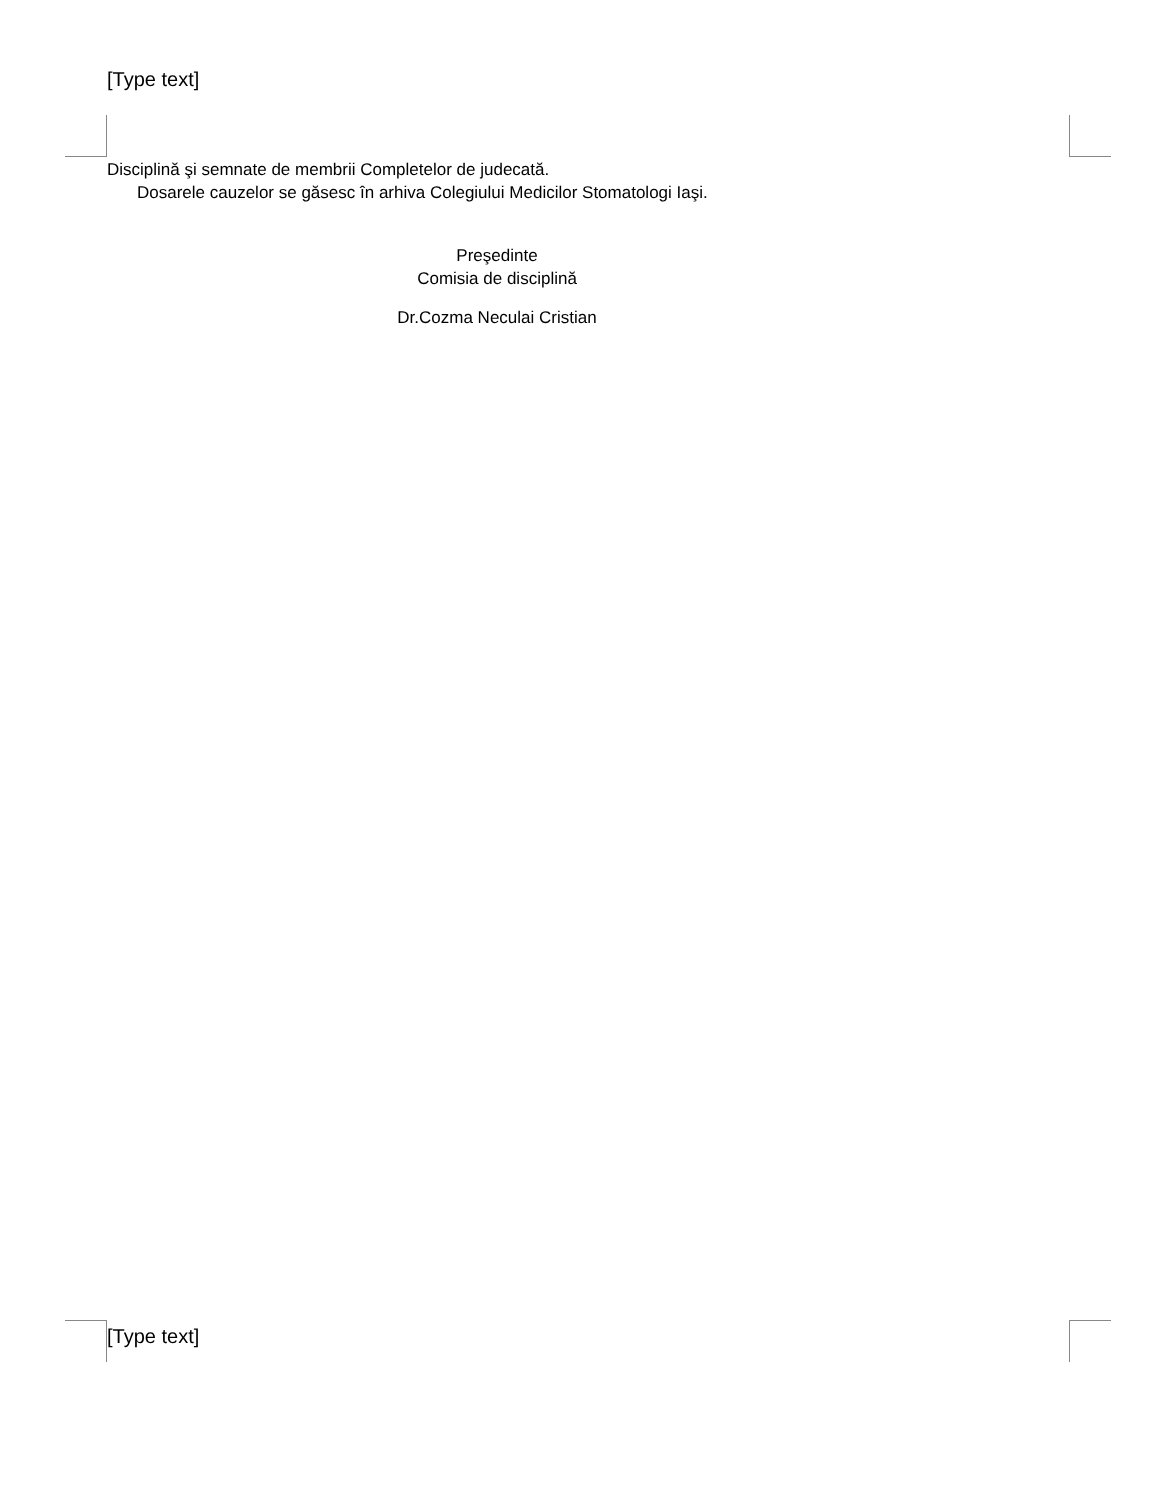[Type text]
Disciplină şi semnate de membrii Completelor de judecată.
Dosarele cauzelor se găsesc în arhiva Colegiului Medicilor Stomatologi Iaşi.
Preşedinte
Comisia de disciplină
Dr.Cozma Neculai Cristian
[Type text]